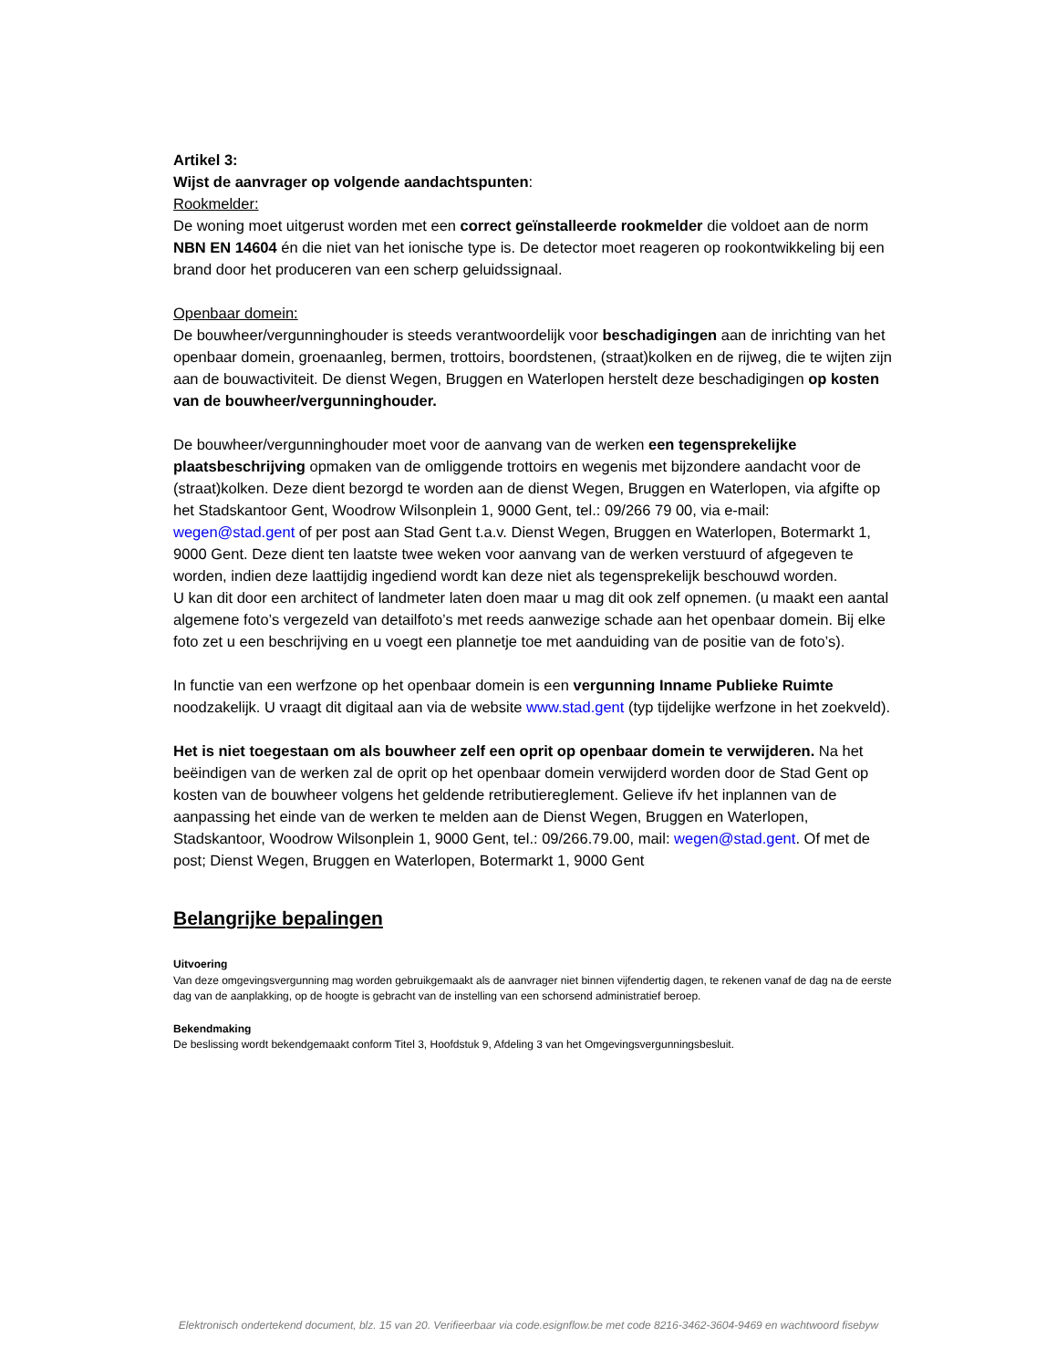Artikel 3:
Wijst de aanvrager op volgende aandachtspunten:
Rookmelder:
De woning moet uitgerust worden met een correct geïnstalleerde rookmelder die voldoet aan de norm NBN EN 14604 én die niet van het ionische type is. De detector moet reageren op rookontwikkeling bij een brand door het produceren van een scherp geluidssignaal.
Openbaar domein:
De bouwheer/vergunninghouder is steeds verantwoordelijk voor beschadigingen aan de inrichting van het openbaar domein, groenaanleg, bermen, trottoirs, boordstenen, (straat)kolken en de rijweg, die te wijten zijn aan de bouwactiviteit. De dienst Wegen, Bruggen en Waterlopen herstelt deze beschadigingen op kosten van de bouwheer/vergunninghouder.
De bouwheer/vergunninghouder moet voor de aanvang van de werken een tegensprekelijke plaatsbeschrijving opmaken van de omliggende trottoirs en wegenis met bijzondere aandacht voor de (straat)kolken. Deze dient bezorgd te worden aan de dienst Wegen, Bruggen en Waterlopen, via afgifte op het Stadskantoor Gent, Woodrow Wilsonplein 1, 9000 Gent, tel.: 09/266 79 00, via e-mail: wegen@stad.gent of per post aan Stad Gent t.a.v. Dienst Wegen, Bruggen en Waterlopen, Botermarkt 1, 9000 Gent. Deze dient ten laatste twee weken voor aanvang van de werken verstuurd of afgegeven te worden, indien deze laattijdig ingediend wordt kan deze niet als tegensprekelijk beschouwd worden.
U kan dit door een architect of landmeter laten doen maar u mag dit ook zelf opnemen. (u maakt een aantal algemene foto’s vergezeld van detailfoto’s met reeds aanwezige schade aan het openbaar domein. Bij elke foto zet u een beschrijving en u voegt een plannetje toe met aanduiding van de positie van de foto’s).
In functie van een werfzone op het openbaar domein is een vergunning Inname Publieke Ruimte noodzakelijk. U vraagt dit digitaal aan via de website www.stad.gent (typ tijdelijke werfzone in het zoekveld).
Het is niet toegestaan om als bouwheer zelf een oprit op openbaar domein te verwijderen. Na het beëindigen van de werken zal de oprit op het openbaar domein verwijderd worden door de Stad Gent op kosten van de bouwheer volgens het geldende retributiereglement. Gelieve ifv het inplannen van de aanpassing het einde van de werken te melden aan de Dienst Wegen, Bruggen en Waterlopen, Stadskantoor, Woodrow Wilsonplein 1, 9000 Gent, tel.: 09/266.79.00, mail: wegen@stad.gent. Of met de post; Dienst Wegen, Bruggen en Waterlopen, Botermarkt 1, 9000 Gent
Belangrijke bepalingen
Uitvoering
Van deze omgevingsvergunning mag worden gebruikgemaakt als de aanvrager niet binnen vijfendertig dagen, te rekenen vanaf de dag na de eerste dag van de aanplakking, op de hoogte is gebracht van de instelling van een schorsend administratief beroep.
Bekendmaking
De beslissing wordt bekendgemaakt conform Titel 3, Hoofdstuk 9, Afdeling 3 van het Omgevingsvergunningsbesluit.
Elektronisch ondertekend document, blz. 15 van 20. Verifieerbaar via code.esignflow.be met code 8216-3462-3604-9469 en wachtwoord fisebyw